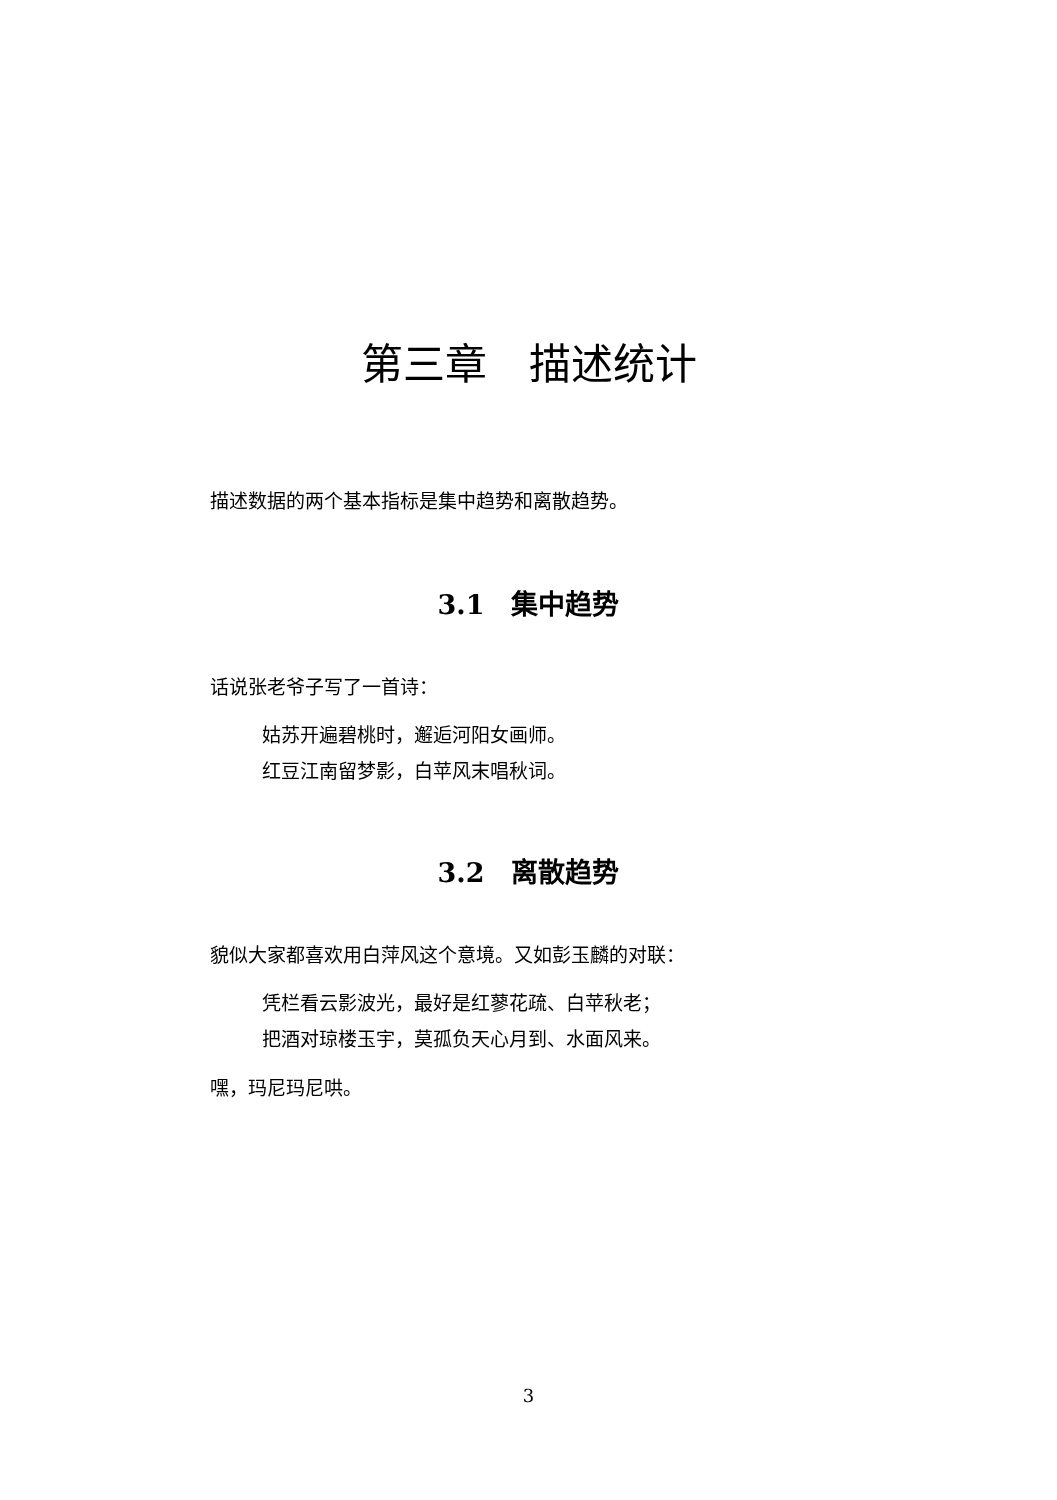第三章　描述统计
描述数据的两个基本指标是集中趋势和离散趋势。
3.1　集中趋势
话说张老爷子写了一首诗：
姑苏开遍碧桃时，邂逅河阳女画师。
红豆江南留梦影，白苹风末唱秋词。
3.2　离散趋势
貌似大家都喜欢用白萍风这个意境。又如彭玉麟的对联：
凭栏看云影波光，最好是红蓼花疏、白苹秋老；
把酒对琼楼玉宇，莫孤负天心月到、水面风来。
嘿，玛尼玛尼哄。
3